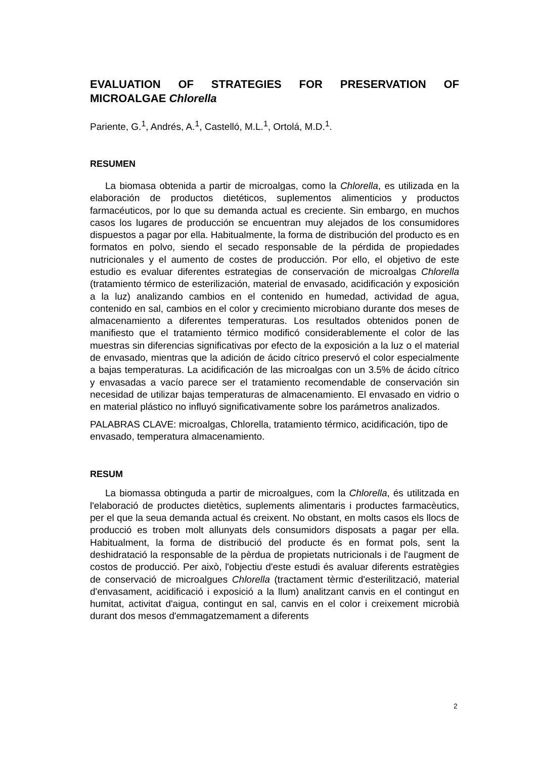EVALUATION OF STRATEGIES FOR PRESERVATION OF MICROALGAE Chlorella
Pariente, G.<sup>1</sup>, Andrés, A.<sup>1</sup>, Castelló, M.L.<sup>1</sup>, Ortolá, M.D.<sup>1</sup>.
RESUMEN
La biomasa obtenida a partir de microalgas, como la Chlorella, es utilizada en la elaboración de productos dietéticos, suplementos alimenticios y productos farmacéuticos, por lo que su demanda actual es creciente. Sin embargo, en muchos casos los lugares de producción se encuentran muy alejados de los consumidores dispuestos a pagar por ella. Habitualmente, la forma de distribución del producto es en formatos en polvo, siendo el secado responsable de la pérdida de propiedades nutricionales y el aumento de costes de producción. Por ello, el objetivo de este estudio es evaluar diferentes estrategias de conservación de microalgas Chlorella (tratamiento térmico de esterilización, material de envasado, acidificación y exposición a la luz) analizando cambios en el contenido en humedad, actividad de agua, contenido en sal, cambios en el color y crecimiento microbiano durante dos meses de almacenamiento a diferentes temperaturas. Los resultados obtenidos ponen de manifiesto que el tratamiento térmico modificó considerablemente el color de las muestras sin diferencias significativas por efecto de la exposición a la luz o el material de envasado, mientras que la adición de ácido cítrico preservó el color especialmente a bajas temperaturas. La acidificación de las microalgas con un 3.5% de ácido cítrico y envasadas a vacío parece ser el tratamiento recomendable de conservación sin necesidad de utilizar bajas temperaturas de almacenamiento. El envasado en vidrio o en material plástico no influyó significativamente sobre los parámetros analizados.
PALABRAS CLAVE: microalgas, Chlorella, tratamiento térmico, acidificación, tipo de envasado, temperatura almacenamiento.
RESUM
La biomassa obtinguda a partir de microalgues, com la Chlorella, és utilitzada en l'elaboració de productes dietètics, suplements alimentaris i productes farmacèutics, per el que la seua demanda actual és creixent. No obstant, en molts casos els llocs de producció es troben molt allunyats dels consumidors disposats a pagar per ella. Habitualment, la forma de distribució del producte és en format pols, sent la deshidratació la responsable de la pèrdua de propietats nutricionals i de l'augment de costos de producció. Per això, l'objectiu d'este estudi és avaluar diferents estratègies de conservació de microalgues Chlorella (tractament tèrmic d'esterilització, material d'envasament, acidificació i exposició a la llum) analitzant canvis en el contingut en humitat, activitat d'aigua, contingut en sal, canvis en el color i creixement microbià durant dos mesos d'emmagatzemament a diferents
2